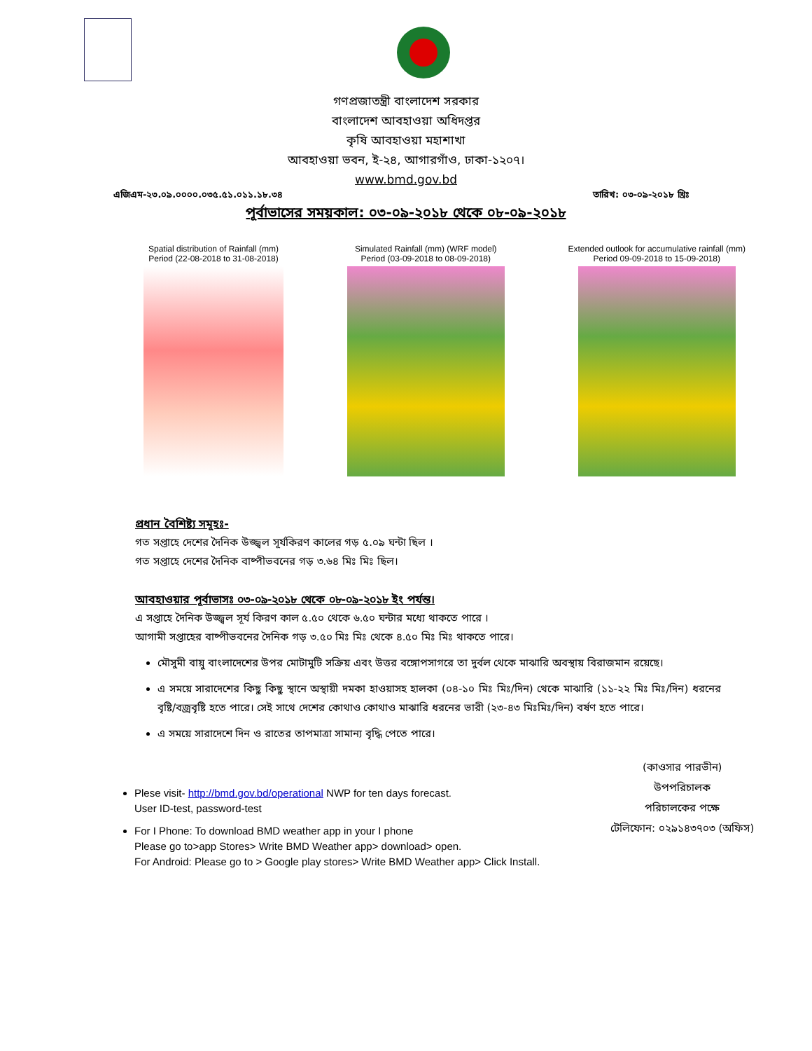গণপ্রজাতন্ত্রী বাংলাদেশ সরকার
বাংলাদেশ আবহাওয়া অধিদপ্তর
কৃষি আবহাওয়া মহাশাখা
আবহাওয়া ভবন, ই-২৪, আগারগাঁও, ঢাকা-১২০৭।
www.bmd.gov.bd
এজিএম-২৩.০৯.০০০০.০৩৫.৫১.০১১.১৮.৩৪ তারিখ: ০৩-০৯-২০১৮ খ্রিঃ
পূর্বাভাসের সময়কাল: ০৩-০৯-২০১৮ থেকে ০৮-০৯-২০১৮
Spatial distribution of Rainfall (mm)
Period (22-08-2018 to 31-08-2018)
Simulated Rainfall (mm) (WRF model)
Period (03-09-2018 to 08-09-2018)
Extended outlook for accumulative rainfall (mm)
Period 09-09-2018 to 15-09-2018)
প্রধান বৈশিষ্ট্য সমূহঃ-
গত সপ্তাহে দেশের দৈনিক উজ্জ্বল সূর্যকিরণ কালের গড় ৫.০৯ ঘন্টা ছিল ।
গত সপ্তাহে দেশের দৈনিক বাষ্পীভবনের গড় ৩.৬৪ মিঃ মিঃ ছিল।
আবহাওয়ার পূর্বাভাসঃ ০৩-০৯-২০১৮ থেকে ০৮-০৯-২০১৮ ইং পর্যন্ত।
এ সপ্তাহে দৈনিক উজ্জ্বল সূর্য কিরণ কাল ৫.৫০ থেকে ৬.৫০ ঘন্টার মধ্যে থাকতে পারে ।
আগামী সপ্তাহের বাষ্পীভবনের দৈনিক গড় ৩.৫০ মিঃ মিঃ থেকে ৪.৫০ মিঃ মিঃ থাকতে পারে।
মৌসুমী বায়ু বাংলাদেশের উপর মোটামুটি সক্রিয় এবং উত্তর বঙ্গোপসাগরে তা দুর্বল থেকে মাঝারি অবস্থায় বিরাজমান রয়েছে।
এ সময়ে সারাদেশের কিছু কিছু স্থানে অস্থায়ী দমকা হাওয়াসহ হালকা (০৪-১০ মিঃ মিঃ/দিন) থেকে মাঝারি (১১-২২ মিঃ মিঃ/দিন) ধরনের বৃষ্টি/বজ্রবৃষ্টি হতে পারে। সেই সাথে দেশের কোথাও কোথাও মাঝারি ধরনের ভারী (২৩-৪৩ মিঃমিঃ/দিন) বর্ষণ হতে পারে।
এ সময়ে সারাদেশে দিন ও রাতের তাপমাত্রা সামান্য বৃদ্ধি পেতে পারে।
Plese visit- http://bmd.gov.bd/operational NWP for ten days forecast.
User ID-test, password-test
For I Phone: To download BMD weather app in your I phone
Please go to>app Stores> Write BMD Weather app> download> open.
For Android: Please go to > Google play stores> Write BMD Weather app> Click Install.
(কাওসার পারভীন)
উপপরিচালক
পরিচালকের পক্ষে
টেলিফোন: ০২৯১৪৩৭০৩ (অফিস)